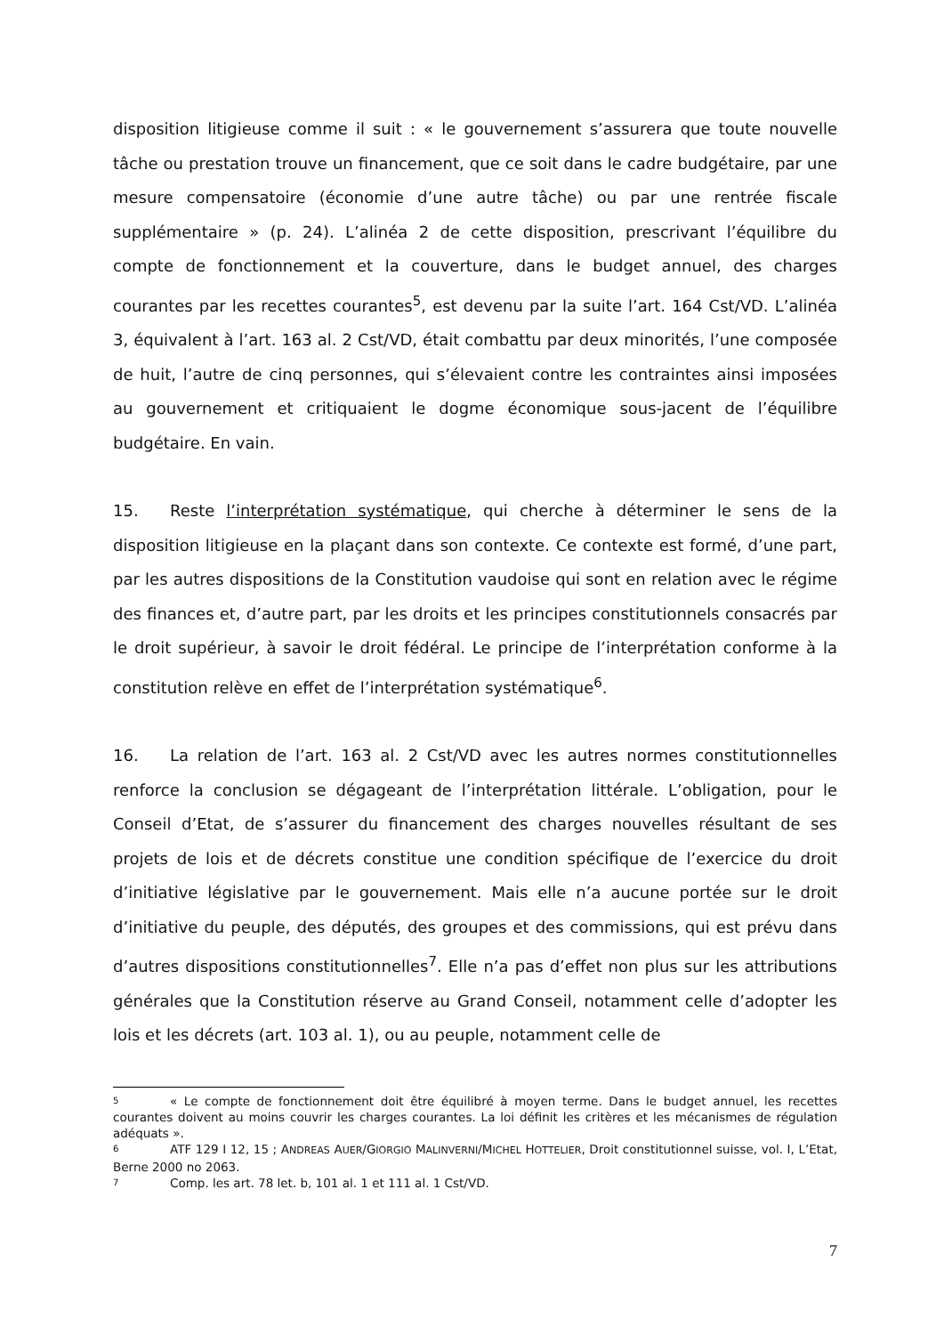disposition litigieuse comme il suit : « le gouvernement s’assurera que toute nouvelle tâche ou prestation trouve un financement, que ce soit dans le cadre budgétaire, par une mesure compensatoire (économie d’une autre tâche) ou par une rentrée fiscale supplémentaire » (p. 24). L’alinéa 2 de cette disposition, prescrivant l’équilibre du compte de fonctionnement et la couverture, dans le budget annuel, des charges courantes par les recettes courantes<sup>5</sup>, est devenu par la suite l’art. 164 Cst/VD. L’alinéa 3, équivalent à l’art. 163 al. 2 Cst/VD, était combattu par deux minorités, l’une composée de huit, l’autre de cinq personnes, qui s’élevaient contre les contraintes ainsi imposées au gouvernement et critiquaient le dogme économique sous-jacent de l’équilibre budgétaire. En vain.
15. Reste l’interprétation systématique, qui cherche à déterminer le sens de la disposition litigieuse en la plaçant dans son contexte. Ce contexte est formé, d’une part, par les autres dispositions de la Constitution vaudoise qui sont en relation avec le régime des finances et, d’autre part, par les droits et les principes constitutionnels consacrés par le droit supérieur, à savoir le droit fédéral. Le principe de l’interprétation conforme à la constitution relève en effet de l’interprétation systématique<sup>6</sup>.
16. La relation de l’art. 163 al. 2 Cst/VD avec les autres normes constitutionnelles renforce la conclusion se dégageant de l’interprétation littérale. L’obligation, pour le Conseil d’Etat, de s’assurer du financement des charges nouvelles résultant de ses projets de lois et de décrets constitue une condition spécifique de l’exercice du droit d’initiative législative par le gouvernement. Mais elle n’a aucune portée sur le droit d’initiative du peuple, des députés, des groupes et des commissions, qui est prévu dans d’autres dispositions constitutionnelles<sup>7</sup>. Elle n’a pas d’effet non plus sur les attributions générales que la Constitution réserve au Grand Conseil, notamment celle d’adopter les lois et les décrets (art. 103 al. 1), ou au peuple, notamment celle de
5 « Le compte de fonctionnement doit être équilibré à moyen terme. Dans le budget annuel, les recettes courantes doivent au moins couvrir les charges courantes. La loi définit les critères et les mécanismes de régulation adéquats ».
6 ATF 129 I 12, 15 ; ANDREAS AUER/GIORGIO MALINVERNI/MICHEL HOTTELIER, Droit constitutionnel suisse, vol. I, L’Etat, Berne 2000 no 2063.
7 Comp. les art. 78 let. b, 101 al. 1 et 111 al. 1 Cst/VD.
7